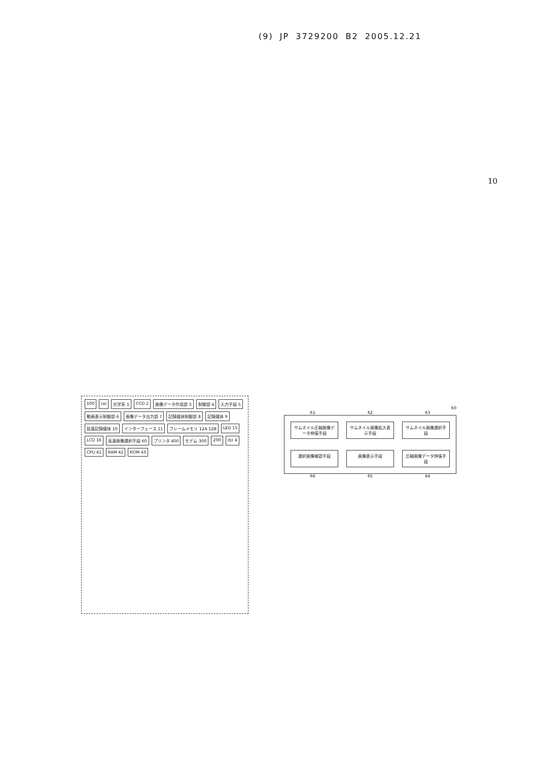(9) JP 3729200 B2 2005.12.21
10
100 (a) 光学系 1 CCD 2 画像データ作成部 3 制御部 4 入力手段 5 動画表示制御部 6 画像データ出力部 7 記録媒体制御部 8 記録媒体 9 拡張記録媒体 10 インターフェース 11 フレームメモリ 12A 12B LED 15 LCD 16 高速画像選択手段 60 プリンタ 400 モデム 300 200 (b) 4 CPU 41 RAM 42 ROM 43
60
61 62 63
サムネイル圧縮画像データ伸張手段
サムネイル画像拡大表示手段
サムネイル画像選択手段
選択画像確認手段
画像表示手段
圧縮画像データ伸張手段
66 65 64